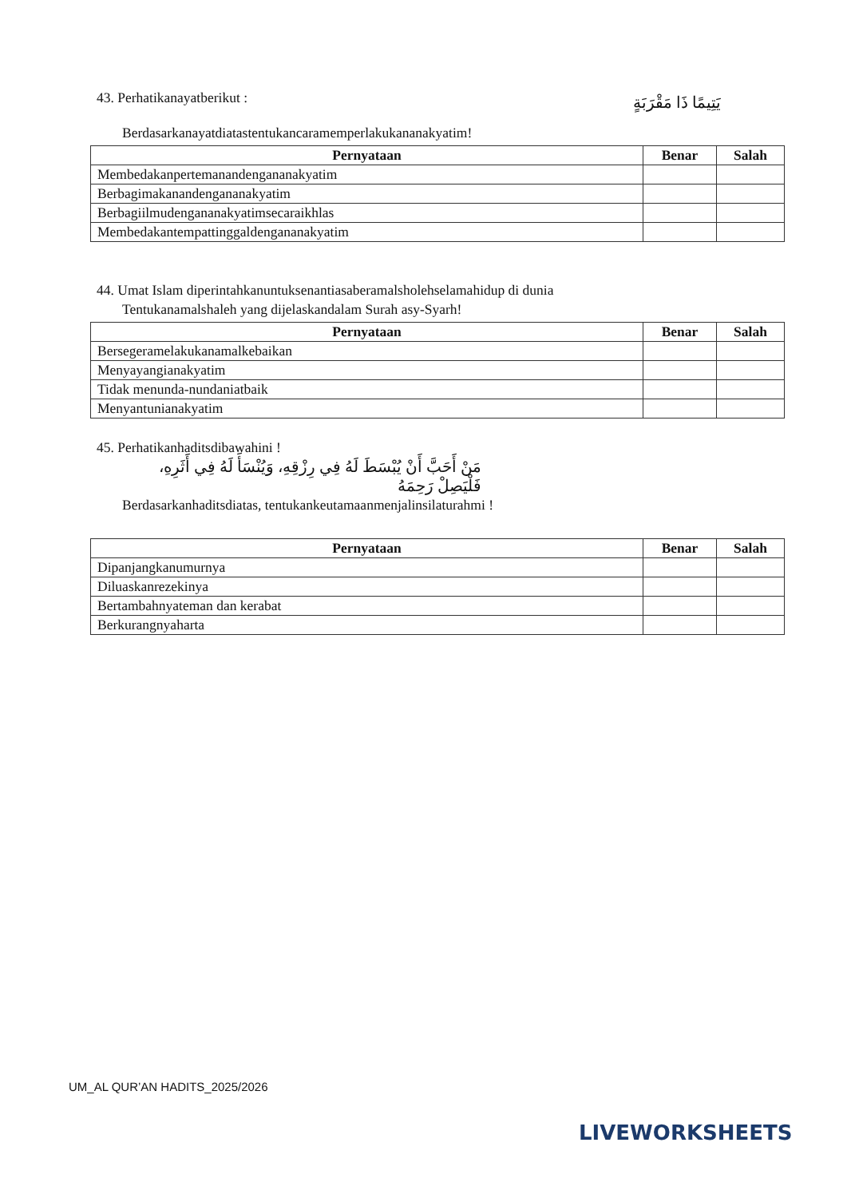43. Perhatikanayatberikut :
يَتِيمًا ذَا مَقْرَبَةٍ
Berdasarkanayatdiatastentukancaramemperlakukananakyatim!
| Pernyataan | Benar | Salah |
| --- | --- | --- |
| Membedakanpertemanandengananakyatim | | |
| Berbagimakanandengananakyatim | | |
| Berbagiilmudengananakyatimsecaraikhlas | | |
| Membedakantempattinggaldengananakyatim | | |
44. Umat Islam diperintahkanuntuksenantiasaberamalsholehselamahidup di dunia
Tentukanamalshaleh yang dijelaskandalam Surah asy-Syarh!
| Pernyataan | Benar | Salah |
| --- | --- | --- |
| Bersegeramelakukanamalkebaikan | | |
| Menyayangianakyatim | | |
| Tidak menunda-nundaniatbaik | | |
| Menyantunianakyatim | | |
45. Perhatikanhaditsdibawahini !
مَنْ أَحَبَّ أَنْ يُبْسَطَ لَهُ فِي رِزْقِهِ، وَيُنْسَأَ لَهُ فِي أَثَرِهِ، فَلْيَصِلْ رَحِمَهُ
Berdasarkanhaditsdiatas, tentukankeutamaanmenjalinsilaturahmi !
| Pernyataan | Benar | Salah |
| --- | --- | --- |
| Dipanjangkanumurnya | | |
| Diluaskanrezekinya | | |
| Bertambahnyateman dan kerabat | | |
| Berkurangnyaharta | | |
UM_AL QUR’AN HADITS_2025/2026
LIVEWORKSHEETS